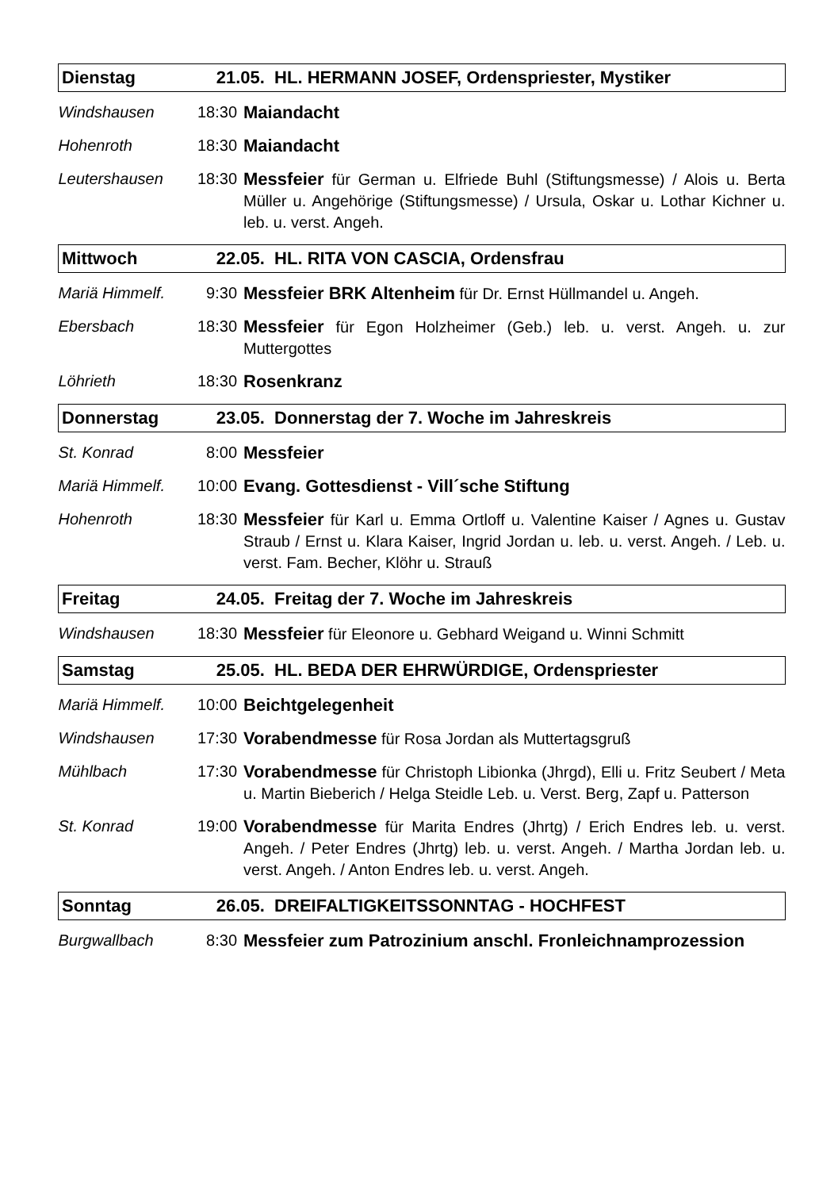| Dienstag | | 21.05. HL. HERMANN JOSEF, Ordenspriester, Mystiker | |
| Windshausen | 18:30 | | Maiandacht |
| Hohenroth | 18:30 | | Maiandacht |
| Leutershausen | 18:30 | | Messfeier für German u. Elfriede Buhl (Stiftungsmesse) / Alois u. Berta Müller u. Angehörige (Stiftungsmesse) / Ursula, Oskar u. Lothar Kichner u. leb. u. verst. Angeh. |
| Mittwoch | | 22.05. HL. RITA VON CASCIA, Ordensfrau | |
| Mariä Himmelf. | 9:30 | | Messfeier BRK Altenheim für Dr. Ernst Hüllmandel u. Angeh. |
| Ebersbach | 18:30 | | Messfeier für Egon Holzheimer (Geb.) leb. u. verst. Angeh. u. zur Muttergottes |
| Löhrieth | 18:30 | | Rosenkranz |
| Donnerstag | | 23.05. Donnerstag der 7. Woche im Jahreskreis | |
| St. Konrad | 8:00 | | Messfeier |
| Mariä Himmelf. | 10:00 | | Evang. Gottesdienst - Vill´sche Stiftung |
| Hohenroth | 18:30 | | Messfeier für Karl u. Emma Ortloff u. Valentine Kaiser / Agnes u. Gustav Straub / Ernst u. Klara Kaiser, Ingrid Jordan u. leb. u. verst. Angeh. / Leb. u. verst. Fam. Becher, Klöhr u. Strauß |
| Freitag | | 24.05. Freitag der 7. Woche im Jahreskreis | |
| Windshausen | 18:30 | | Messfeier für Eleonore u. Gebhard Weigand u. Winni Schmitt |
| Samstag | | 25.05. HL. BEDA DER EHRWÜRDIGE, Ordenspriester | |
| Mariä Himmelf. | 10:00 | | Beichtgelegenheit |
| Windshausen | 17:30 | | Vorabendmesse für Rosa Jordan als Muttertagsgruß |
| Mühlbach | 17:30 | | Vorabendmesse für Christoph Libionka (Jhrgd), Elli u. Fritz Seubert / Meta u. Martin Bieberich / Helga Steidle Leb. u. Verst. Berg, Zapf u. Patterson |
| St. Konrad | 19:00 | | Vorabendmesse für Marita Endres (Jhrtg) / Erich Endres leb. u. verst. Angeh. / Peter Endres (Jhrtg) leb. u. verst. Angeh. / Martha Jordan leb. u. verst. Angeh. / Anton Endres leb. u. verst. Angeh. |
| Sonntag | | 26.05. DREIFALTIGKEITSSONNTAG - HOCHFEST | |
| Burgwallbach | 8:30 | | Messfeier zum Patrozinium anschl. Fronleichnamprozession |